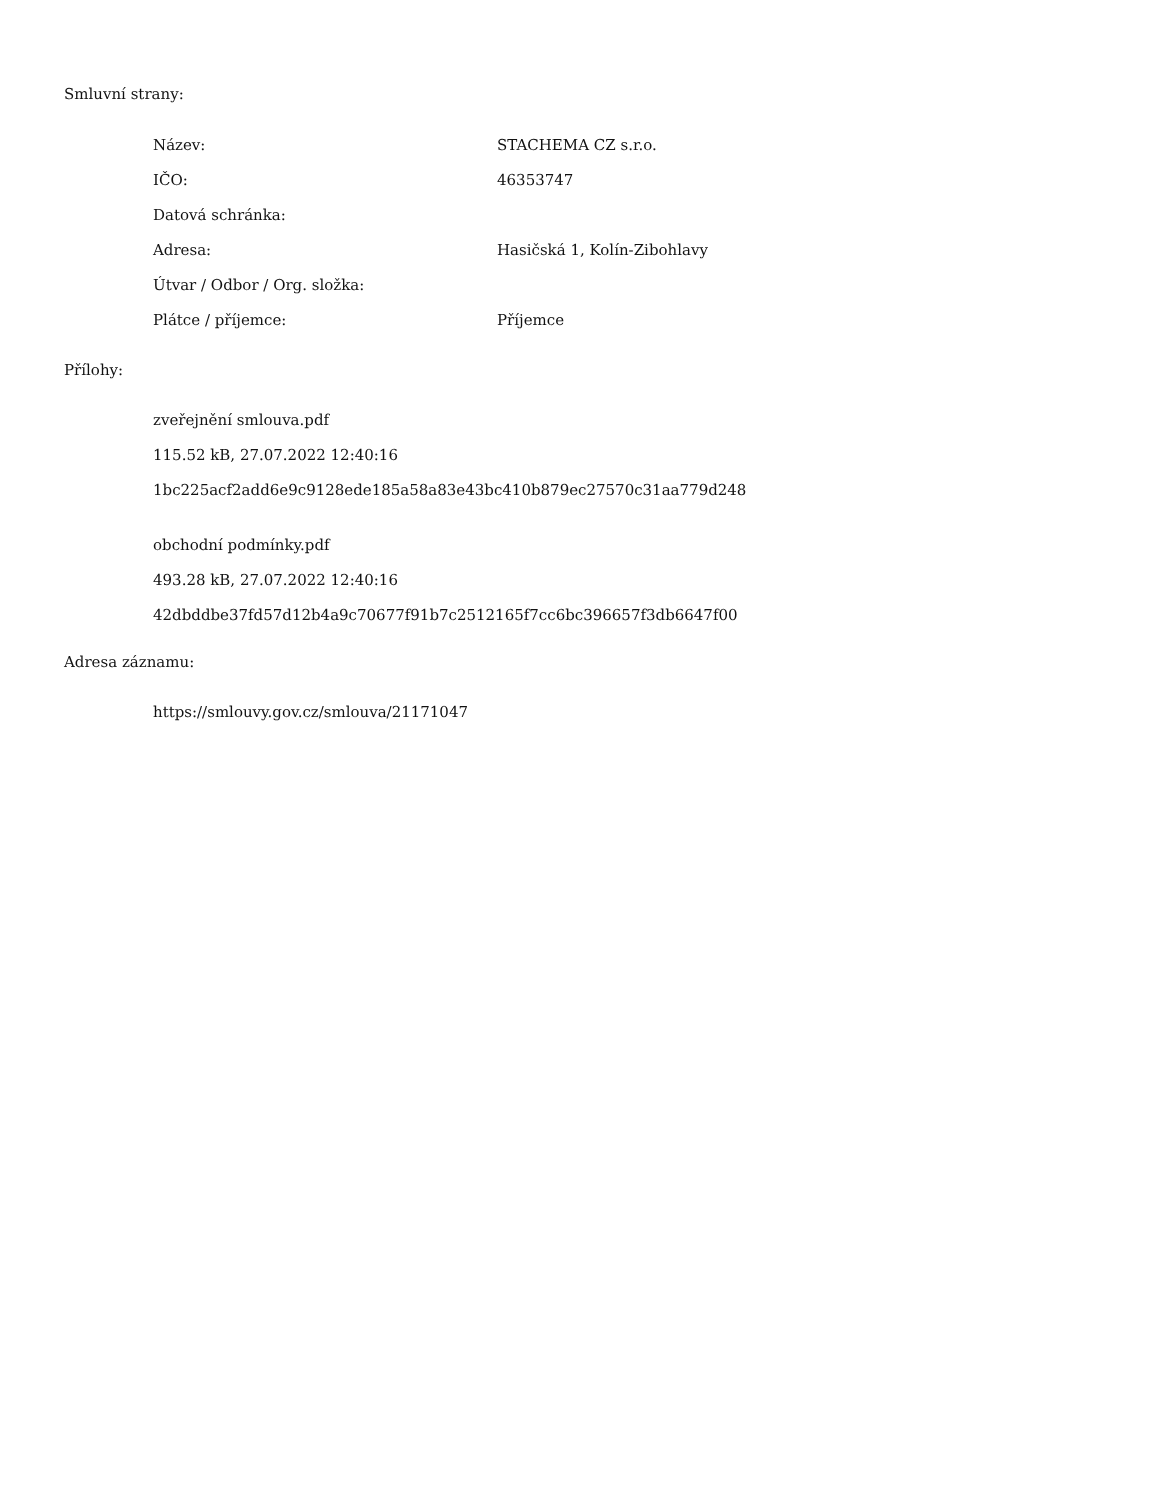Smluvní strany:
| Název: | STACHEMA CZ s.r.o. |
| IČO: | 46353747 |
| Datová schránka: | |
| Adresa: | Hasičská 1, Kolín-Zibohlavy |
| Útvar / Odbor / Org. složka: | |
| Plátce / příjemce: | Příjemce |
Přílohy:
zveřejnění smlouva.pdf
115.52 kB, 27.07.2022 12:40:16
1bc225acf2add6e9c9128ede185a58a83e43bc410b879ec27570c31aa779d248
obchodní podmínky.pdf
493.28 kB, 27.07.2022 12:40:16
42dbddbe37fd57d12b4a9c70677f91b7c2512165f7cc6bc396657f3db6647f00
Adresa záznamu:
https://smlouvy.gov.cz/smlouva/21171047